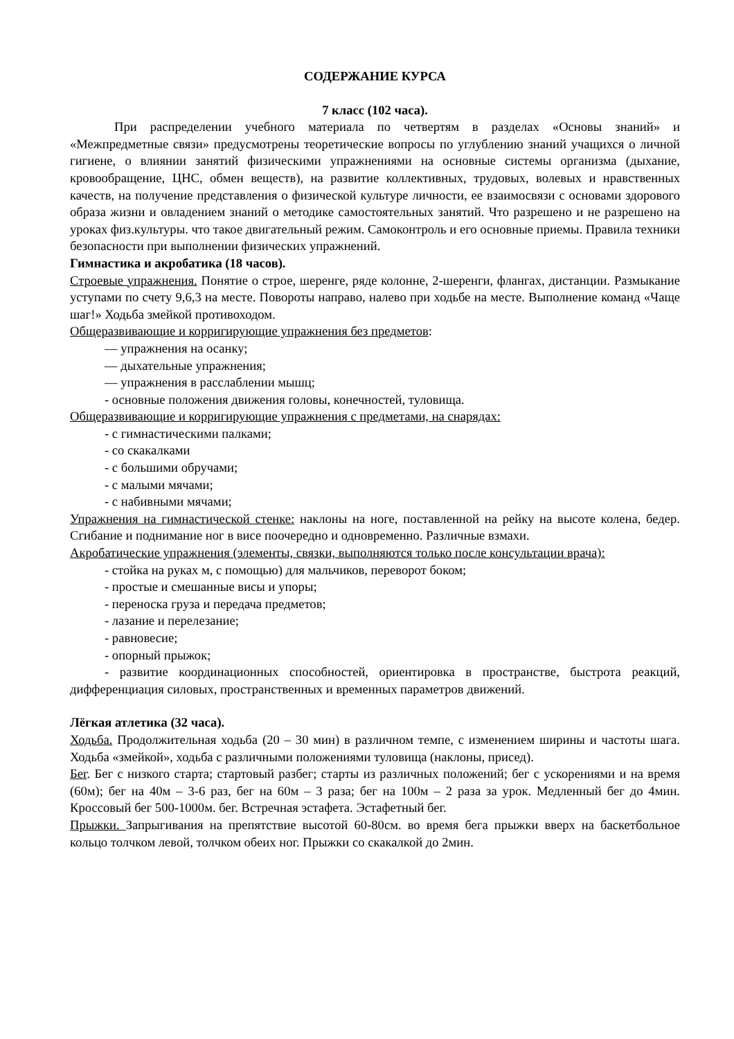СОДЕРЖАНИЕ КУРСА
7 класс (102 часа).
При распределении учебного материала по четвертям в разделах «Основы знаний» и «Межпредметные связи» предусмотрены теоретические вопросы по углублению знаний учащихся о личной гигиене, о влиянии занятий физическими упражнениями на основные системы организма (дыхание, кровообращение, ЦНС, обмен веществ), на развитие коллективных, трудовых, волевых и нравственных качеств, на получение представления о физической культуре личности, ее взаимосвязи с основами здорового образа жизни и овладением знаний о методике самостоятельных занятий. Что разрешено и не разрешено на уроках физ.культуры. что такое двигательный режим. Самоконтроль и его основные приемы. Правила техники безопасности при выполнении физических упражнений.
Гимнастика и акробатика (18 часов).
Строевые упражнения. Понятие о строе, шеренге, ряде колонне, 2-шеренги, флангах, дистанции. Размыкание уступами по счету 9,6,3 на месте. Повороты направо, налево при ходьбе на месте. Выполнение команд «Чаще шаг!» Ходьба змейкой противоходом.
Общеразвивающие и корригирующие упражнения без предметов:
— упражнения на осанку;
— дыхательные упражнения;
— упражнения в расслаблении мышц;
- основные положения движения головы, конечностей, туловища.
Общеразвивающие и корригирующие упражнения с предметами, на снарядах:
- с гимнастическими палками;
- со скакалками
- с большими обручами;
- с малыми мячами;
- с набивными мячами;
Упражнения на гимнастической стенке: наклоны на ноге, поставленной на рейку на высоте колена, бедер. Сгибание и поднимание ног в висе поочередно и одновременно. Различные взмахи.
Акробатические упражнения (элементы, связки, выполняются только после консультации врача):
- стойка на руках м, с помощью) для мальчиков, переворот боком;
- простые и смешанные висы и упоры;
- переноска груза и передача предметов;
- лазание и перелезание;
- равновесие;
- опорный прыжок;
- развитие координационных способностей, ориентировка в пространстве, быстрота реакций, дифференциация силовых, пространственных и временных параметров движений.
Лёгкая атлетика (32 часа).
Ходьба. Продолжительная ходьба (20 – 30 мин) в различном темпе, с изменением ширины и частоты шага. Ходьба «змейкой», ходьба с различными положениями туловища (наклоны, присед).
Бег. Бег с низкого старта; стартовый разбег; старты из различных положений; бег с ускорениями и на время (60м); бег на 40м – 3-6 раз, бег на 60м – 3 раза; бег на 100м – 2 раза за урок. Медленный бег до 4мин. Кроссовый бег 500-1000м. бег. Встречная эстафета. Эстафетный бег.
Прыжки. Запрыгивания на препятствие высотой 60-80см. во время бега прыжки вверх на баскетбольное кольцо толчком левой, толчком обеих ног. Прыжки со скакалкой до 2мин.